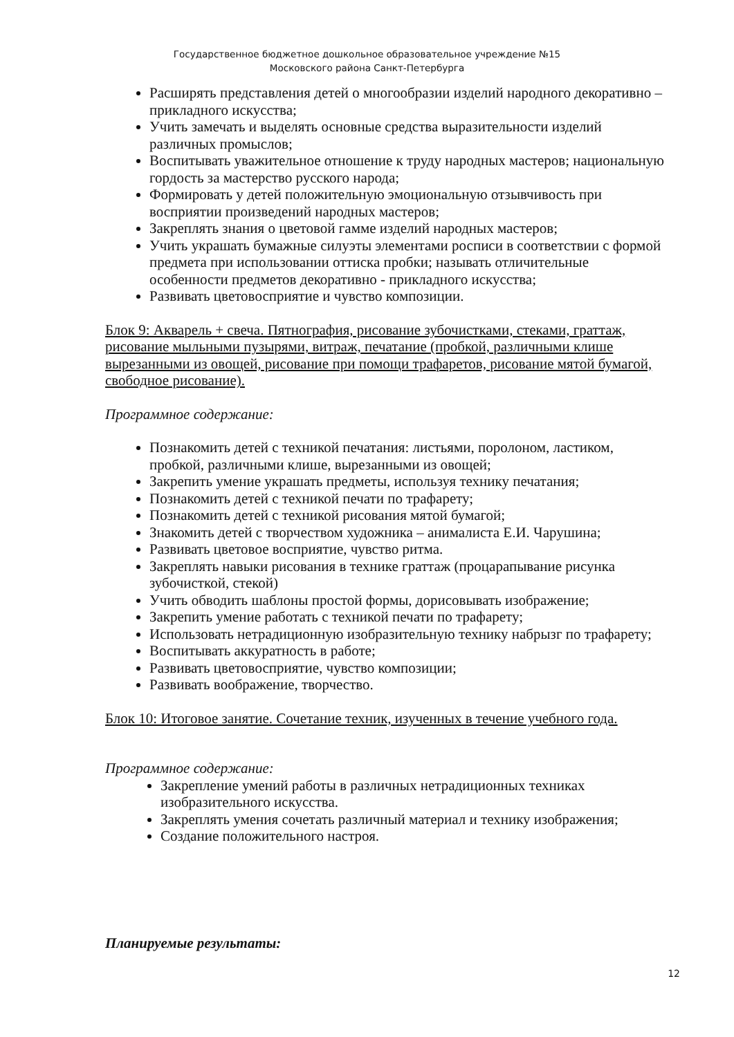Государственное бюджетное дошкольное образовательное учреждение №15
Московского района Санкт-Петербурга
Расширять представления детей о многообразии изделий народного декоративно – прикладного искусства;
Учить замечать и выделять основные средства выразительности изделий различных промыслов;
Воспитывать уважительное отношение к труду народных мастеров; национальную гордость за мастерство русского народа;
Формировать у детей положительную эмоциональную отзывчивость при восприятии произведений народных мастеров;
Закреплять знания о цветовой гамме изделий народных мастеров;
Учить украшать бумажные силуэты элементами росписи в соответствии с формой предмета при использовании оттиска пробки; называть отличительные особенности предметов декоративно - прикладного искусства;
Развивать цветовосприятие и чувство композиции.
Блок 9: Акварель + свеча. Пятнография, рисование зубочистками, стеками, граттаж, рисование мыльными пузырями, витраж, печатание (пробкой, различными клише вырезанными из овощей, рисование при помощи трафаретов, рисование мятой бумагой, свободное рисование).
Программное содержание:
Познакомить детей с техникой печатания: листьями, поролоном, ластиком, пробкой, различными клише, вырезанными из овощей;
Закрепить умение украшать предметы, используя технику печатания;
Познакомить детей с техникой печати по трафарету;
Познакомить детей с техникой рисования мятой бумагой;
Знакомить детей с творчеством художника – анималиста Е.И. Чарушина;
Развивать цветовое восприятие, чувство ритма.
Закреплять навыки рисования в технике граттаж (процарапывание рисунка зубочисткой, стекой)
Учить обводить шаблоны простой формы, дорисовывать изображение;
Закрепить умение работать с техникой печати по трафарету;
Использовать нетрадиционную изобразительную технику набрызг по трафарету;
Воспитывать аккуратность в работе;
Развивать цветовосприятие, чувство композиции;
Развивать воображение, творчество.
Блок 10: Итоговое занятие. Сочетание техник, изученных в течение учебного года.
Программное содержание:
Закрепление умений работы в различных нетрадиционных техниках изобразительного искусства.
Закреплять умения сочетать различный материал и технику изображения;
Создание положительного настроя.
Планируемые результаты:
12